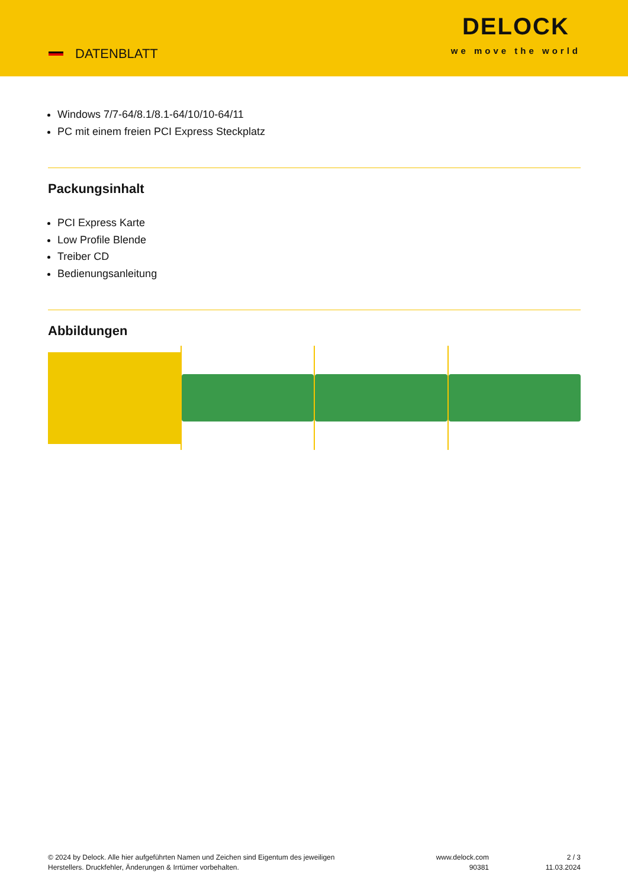DATENBLATT
DELOCK
we move the world
Windows 7/7-64/8.1/8.1-64/10/10-64/11
PC mit einem freien PCI Express Steckplatz
Packungsinhalt
PCI Express Karte
Low Profile Blende
Treiber CD
Bedienungsanleitung
Abbildungen
© 2024 by Delock. Alle hier aufgeführten Namen und Zeichen sind Eigentum des jeweiligen
Herstellers. Druckfehler, Änderungen & Irrtümer vorbehalten.
www.delock.com
90381
2 / 3
11.03.2024